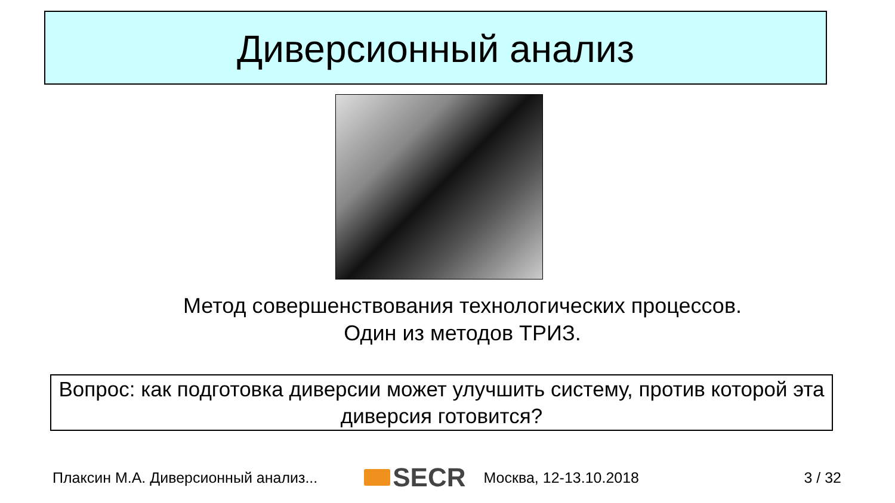Диверсионный анализ
Метод совершенствования технологических процессов.
Один из методов ТРИЗ.
Вопрос: как подготовка диверсии может улучшить систему, против которой эта диверсия готовится?
Плаксин М.А. Диверсионный анализ... SECR Москва, 12-13.10.2018 3 / 32